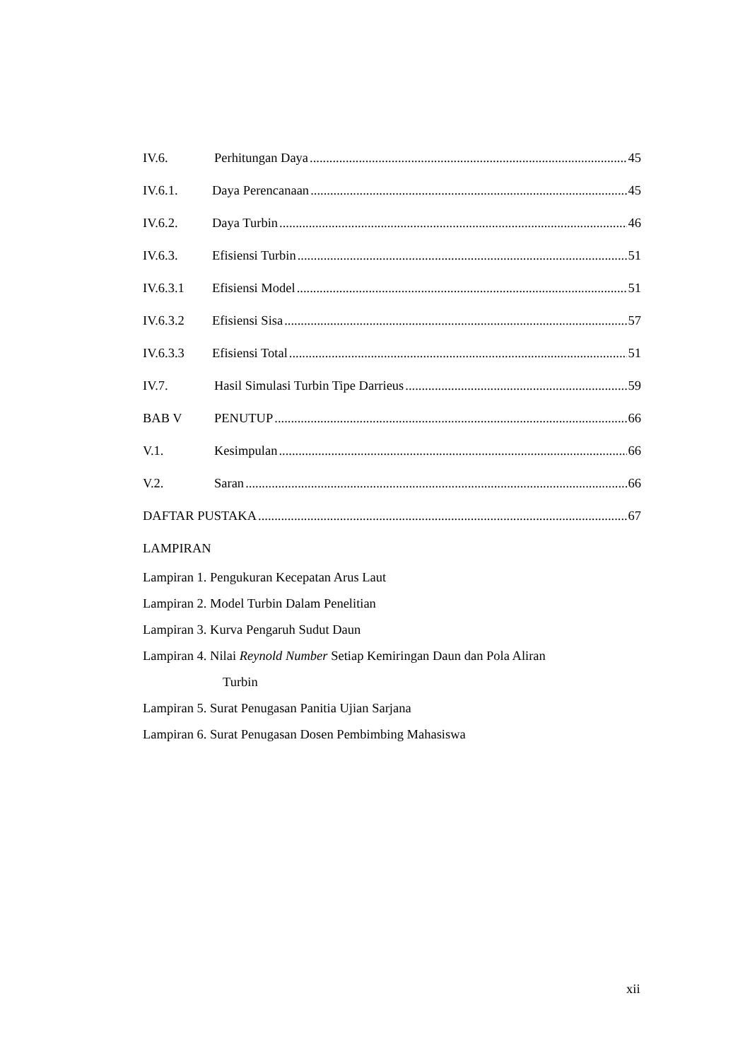IV.6. Perhitungan Daya 45
IV.6.1. Daya Perencanaan 45
IV.6.2. Daya Turbin 46
IV.6.3. Efisiensi Turbin 51
IV.6.3.1 Efisiensi Model 51
IV.6.3.2 Efisiensi Sisa 57
IV.6.3.3 Efisiensi Total 51
IV.7. Hasil Simulasi Turbin Tipe Darrieus 59
BAB V PENUTUP 66
V.1. Kesimpulan 66
V.2. Saran 66
DAFTAR PUSTAKA 67
LAMPIRAN
Lampiran 1. Pengukuran Kecepatan Arus Laut
Lampiran 2. Model Turbin Dalam Penelitian
Lampiran 3. Kurva Pengaruh Sudut Daun
Lampiran 4. Nilai Reynold Number Setiap Kemiringan Daun dan Pola Aliran
Turbin
Lampiran 5. Surat Penugasan Panitia Ujian Sarjana
Lampiran 6. Surat Penugasan Dosen Pembimbing Mahasiswa
xii